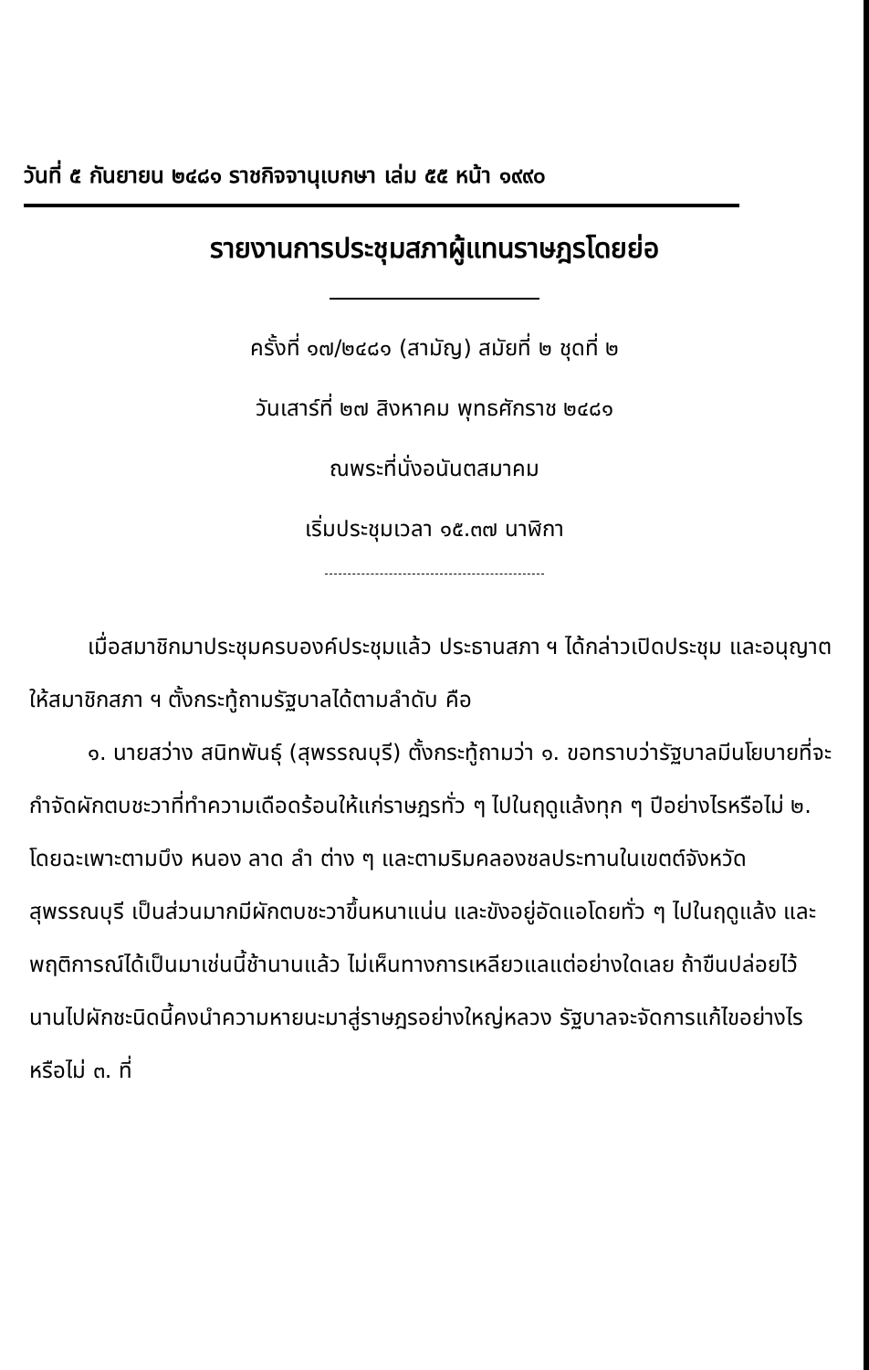วันที่ ๕ กันยายน ๒๔๘๑ ราชกิจจานุเบกษา เล่ม ๕๕ หน้า ๑๙๙๐
รายงานการประชุมสภาผู้แทนราษฎรโดยย่อ
ครั้งที่ ๑๗/๒๔๘๑ (สามัญ) สมัยที่ ๒ ชุดที่ ๒
วันเสาร์ที่ ๒๗ สิงหาคม พุทธศักราช ๒๔๘๑
ณพระที่นั่งอนันตสมาคม
เริ่มประชุมเวลา ๑๕.๓๗ นาฬิกา
เมื่อสมาชิกมาประชุมครบองค์ประชุมแล้ว ประธานสภา ฯ ได้กล่าวเปิดประชุม และอนุญาตให้สมาชิกสภา ฯ ตั้งกระทู้ถามรัฐบาลได้ตามลำดับ คือ
๑. นายสว่าง สนิทพันธุ์ (สุพรรณบุรี) ตั้งกระทู้ถามว่า ๑. ขอทราบว่ารัฐบาลมีนโยบายที่จะกำจัดผักตบชะวาที่ทำความเดือดร้อนให้แก่ราษฎรทั่ว ๆ ไปในฤดูแล้งทุก ๆ ปีอย่างไรหรือไม่ ๒. โดยฉะเพาะตามบึง หนอง ลาด ลำ ต่าง ๆ และตามริมคลองชลประทานในเขตต์จังหวัดสุพรรณบุรี เป็นส่วนมากมีผักตบชะวาขึ้นหนาแน่น และขังอยู่อัดแอโดยทั่ว ๆ ไปในฤดูแล้ง และพฤติการณ์ได้เป็นมาเช่นนี้ช้านานแล้ว ไม่เห็นทางการเหลียวแลแต่อย่างใดเลย ถ้าขืนปล่อยไว้นานไปผักชะนิดนี้คงนำความหายนะมาสู่ราษฎรอย่างใหญ่หลวง รัฐบาลจะจัดการแก้ไขอย่างไร หรือไม่ ๓. ที่